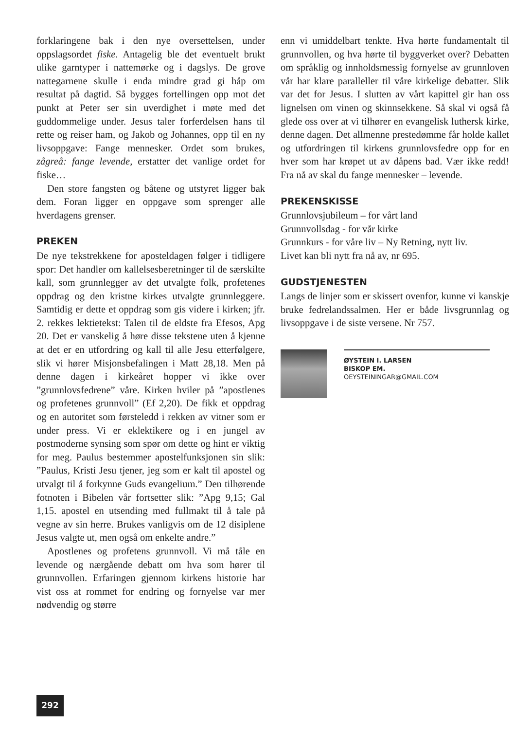forklaringene bak i den nye oversettelsen, under oppslagsordet fiske. Antagelig ble det eventuelt brukt ulike garntyper i nattemørke og i dagslys. De grove nattegarnene skulle i enda mindre grad gi håp om resultat på dagtid. Så bygges fortellingen opp mot det punkt at Peter ser sin uverdighet i møte med det guddommelige under. Jesus taler forferdelsen hans til rette og reiser ham, og Jakob og Johannes, opp til en ny livsoppgave: Fange mennesker. Ordet som brukes, zågreå: fange levende, erstatter det vanlige ordet for fiske…
Den store fangsten og båtene og utstyret ligger bak dem. Foran ligger en oppgave som sprenger alle hverdagens grenser.
PREKEN
De nye tekstrekkene for aposteldagen følger i tidligere spor: Det handler om kallelsesberetninger til de særskilte kall, som grunnlegger av det utvalgte folk, profetenes oppdrag og den kristne kirkes utvalgte grunnleggere. Samtidig er dette et oppdrag som gis videre i kirken; jfr. 2. rekkes lektietekst: Talen til de eldste fra Efesos, Apg 20. Det er vanskelig å høre disse tekstene uten å kjenne at det er en utfordring og kall til alle Jesu etterfølgere, slik vi hører Misjonsbefalingen i Matt 28,18. Men på denne dagen i kirkeåret hopper vi ikke over ”grunnlovsfedrene” våre. Kirken hviler på ”apostlenes og profetenes grunnvoll” (Ef 2,20). De fikk et oppdrag og en autoritet som førsteledd i rekken av vitner som er under press. Vi er eklektikere og i en jungel av postmoderne synsing som spør om dette og hint er viktig for meg. Paulus bestemmer apostelfunksjonen sin slik: ”Paulus, Kristi Jesu tjener, jeg som er kalt til apostel og utvalgt til å forkynne Guds evangelium.” Den tilhørende fotnoten i Bibelen vår fortsetter slik: ”Apg 9,15; Gal 1,15. apostel en utsending med fullmakt til å tale på vegne av sin herre. Brukes vanligvis om de 12 disiplene Jesus valgte ut, men også om enkelte andre.”
Apostlenes og profetens grunnvoll. Vi må tåle en levende og nærgående debatt om hva som hører til grunnvollen. Erfaringen gjennom kirkens historie har vist oss at rommet for endring og fornyelse var mer nødvendig og større
enn vi umiddelbart tenkte. Hva hørte fundamentalt til grunnvollen, og hva hørte til byggverket over? Debatten om språklig og innholdsmessig fornyelse av grunnloven vår har klare paralleller til våre kirkelige debatter. Slik var det for Jesus. I slutten av vårt kapittel gir han oss lignelsen om vinen og skinnsekkene. Så skal vi også få glede oss over at vi tilhører en evangelisk luthersk kirke, denne dagen. Det allmenne prestedømme får holde kallet og utfordringen til kirkens grunnlovsfedre opp for en hver som har krøpet ut av dåpens bad. Vær ikke redd! Fra nå av skal du fange mennesker – levende.
PREKENSKISSE
Grunnlovsjubileum – for vårt land
Grunnvollsdag - for vår kirke
Grunnkurs - for våre liv – Ny Retning, nytt liv.
Livet kan bli nytt fra nå av, nr 695.
GUDSTJENESTEN
Langs de linjer som er skissert ovenfor, kunne vi kanskje bruke fedrelandssalmen. Her er både livsgrunnlag og livsoppgave i de siste versene. Nr 757.
ØYSTEIN I. LARSEN
BISKOP EM.
OEYSTEININGAR@GMAIL.COM
292